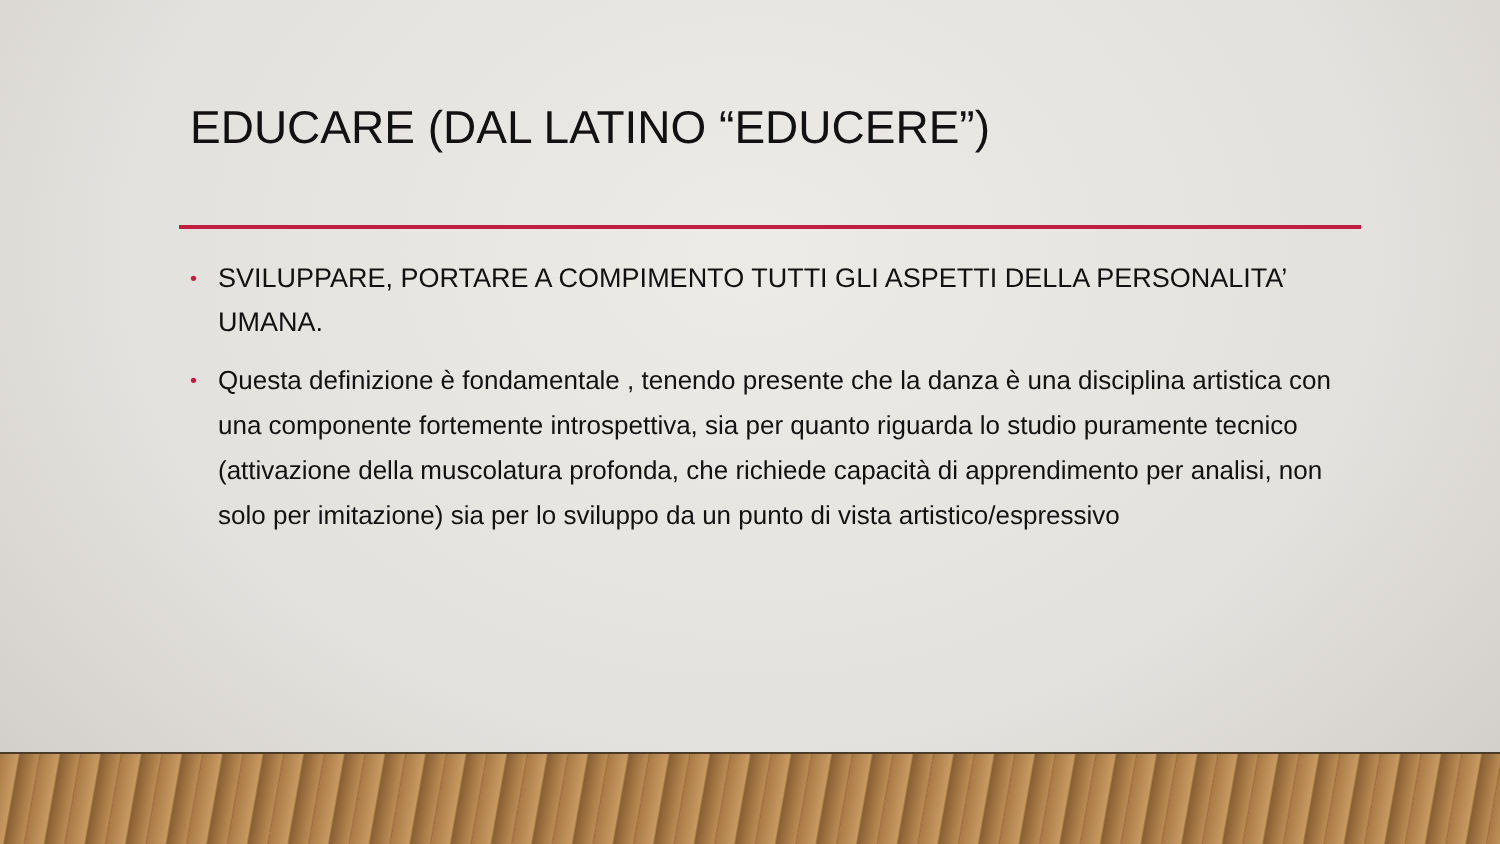EDUCARE (DAL LATINO “EDUCERE”)
• SVILUPPARE, PORTARE A COMPIMENTO TUTTI GLI ASPETTI DELLA PERSONALITA’ UMANA.
• Questa definizione è fondamentale , tenendo presente che la danza è una disciplina artistica con una componente fortemente introspettiva, sia per quanto riguarda lo studio puramente tecnico (attivazione della muscolatura profonda, che richiede capacità di apprendimento per analisi, non solo per imitazione) sia per lo sviluppo da un punto di vista artistico/espressivo